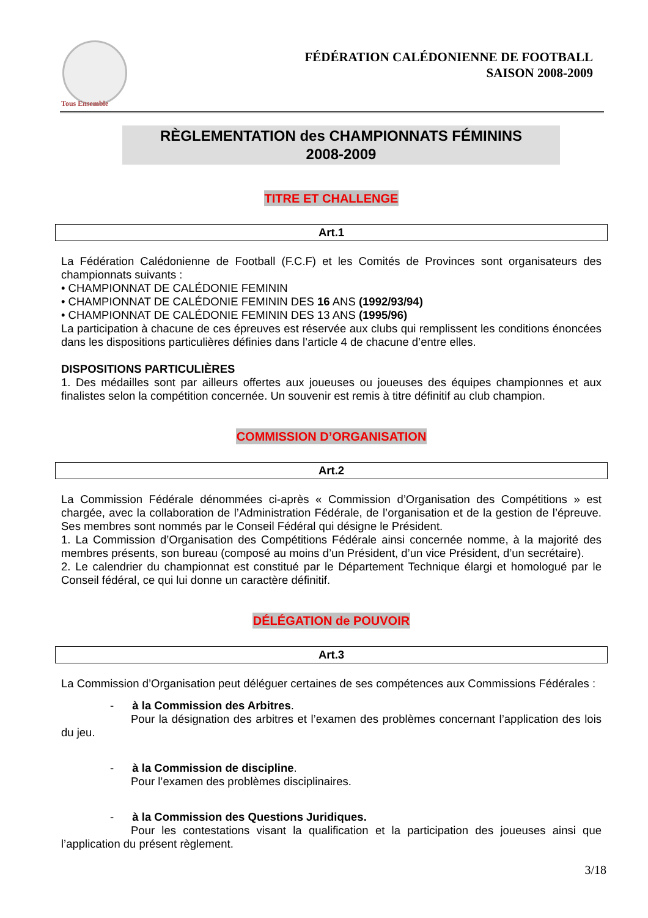Tous Ensemble
FÉDÉRATION CALÉDONIENNE DE FOOTBALL
SAISON 2008-2009
RÈGLEMENTATION des CHAMPIONNATS FÉMININS
2008-2009
TITRE ET CHALLENGE
Art.1
La Fédération Calédonienne de Football (F.C.F) et les Comités de Provinces sont organisateurs des championnats suivants :
• CHAMPIONNAT DE CALÉDONIE FEMININ
• CHAMPIONNAT DE CALÉDONIE FEMININ DES 16 ANS (1992/93/94)
• CHAMPIONNAT DE CALÉDONIE FEMININ DES 13 ANS (1995/96)
La participation à chacune de ces épreuves est réservée aux clubs qui remplissent les conditions énoncées dans les dispositions particulières définies dans l’article 4 de chacune d’entre elles.
DISPOSITIONS PARTICULIÈRES
1. Des médailles sont par ailleurs offertes aux joueuses ou joueuses des équipes championnes et aux finalistes selon la compétition concernée. Un souvenir est remis à titre définitif au club champion.
COMMISSION D’ORGANISATION
Art.2
La Commission Fédérale dénommées ci-après « Commission d’Organisation des Compétitions » est chargée, avec la collaboration de l’Administration Fédérale, de l’organisation et de la gestion de l’épreuve. Ses membres sont nommés par le Conseil Fédéral qui désigne le Président.
1. La Commission d’Organisation des Compétitions Fédérale ainsi concernée nomme, à la majorité des membres présents, son bureau (composé au moins d’un Président, d’un vice Président, d’un secrétaire).
2. Le calendrier du championnat est constitué par le Département Technique élargi et homologué par le Conseil fédéral, ce qui lui donne un caractère définitif.
DÉLÉGATION de POUVOIR
Art.3
La Commission d’Organisation peut déléguer certaines de ses compétences aux Commissions Fédérales :
- à la Commission des Arbitres.
Pour la désignation des arbitres et l’examen des problèmes concernant l’application des lois du jeu.
- à la Commission de discipline.
Pour l’examen des problèmes disciplinaires.
- à la Commission des Questions Juridiques.
Pour les contestations visant la qualification et la participation des joueuses ainsi que l’application du présent règlement.
3/18